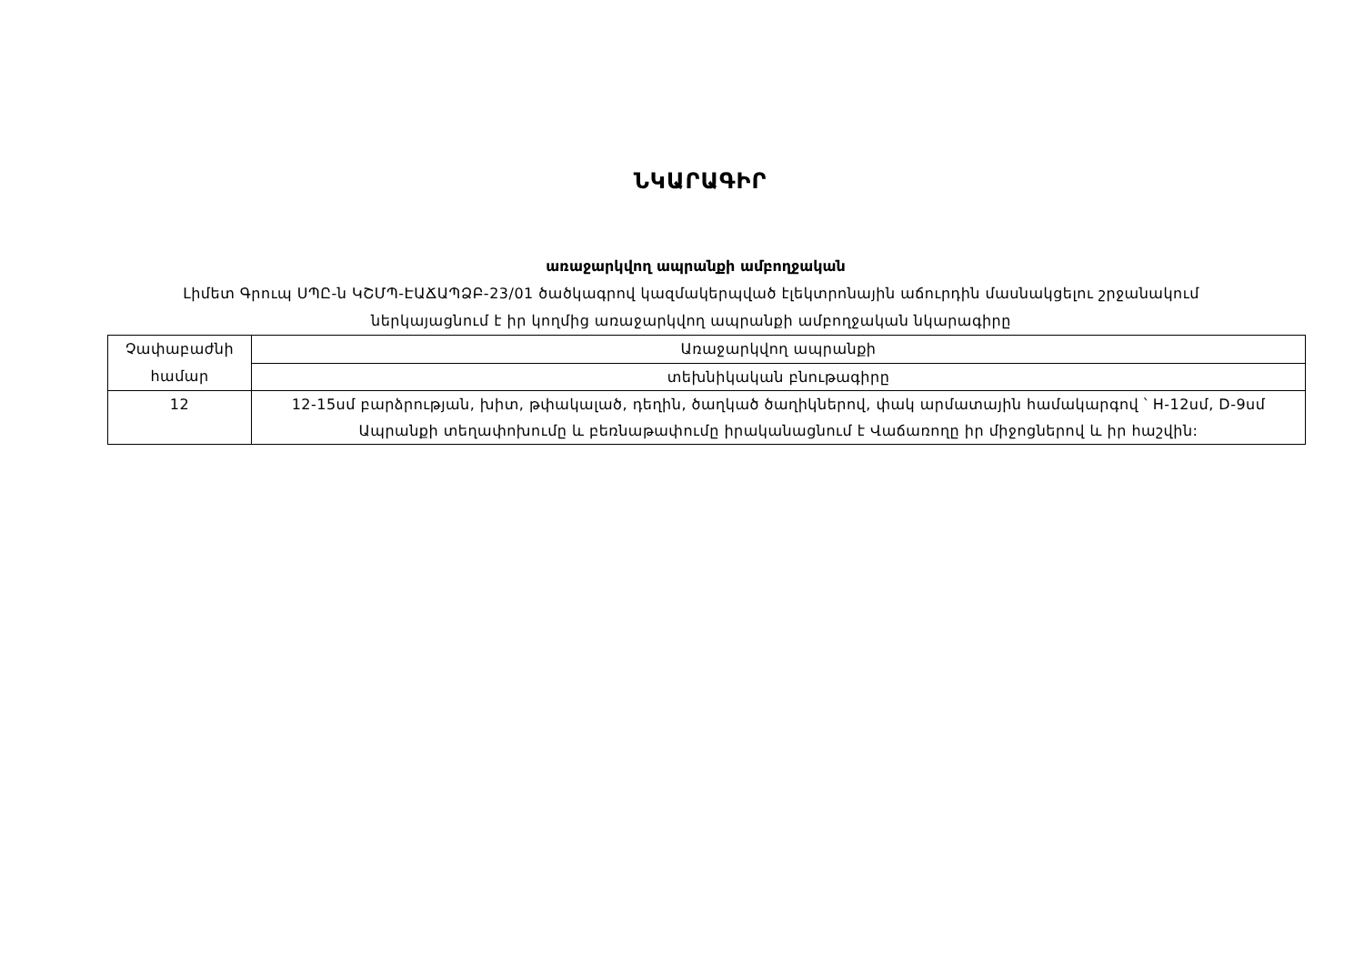ՆԿԱՐԱԳԻՐ
առաջարկվող ապրանքի ամբողջական
Լիմետ Գրուպ ՍՊԸ-ն ԿՇՄՊ-ԷԱՃԱՊՁԲ-23/01 ծածկագրով կազմակերպված էլեկտրոնային աճուրդին մասնակցելու շրջանակում ներկայացնում է իր կողմից առաջարկվող ապրանքի ամբողջական նկարագիրը
| Չափաբաժնի համար | Առաջարկվող ապրանքի |
| | տեխնիկական բնութագիրը |
| 12 | 12-15սմ բարձրության, խիտ, թփակալած, դեղին, ծաղկած ծաղիկներով, փակ արմատային համակարգով ՝ H-12սմ, D-9սմ Ապրանքի տեղափոխումը և բեռնաթափումը իրականացնում է Վաճառողը իր միջոցներով և իր հաշվին: |